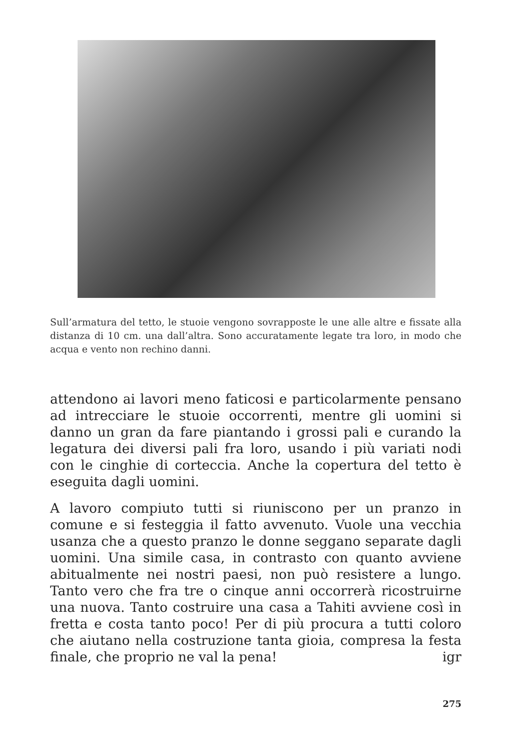Sull’armatura del tetto, le stuoie vengono sovrapposte le une alle altre e fissate alla distanza di 10 cm. una dall’altra. Sono accuratamente legate tra loro, in modo che acqua e vento non rechino danni.
attendono ai lavori meno faticosi e particolarmente pensano ad intrecciare le stuoie occorrenti, mentre gli uomini si danno un gran da fare piantando i grossi pali e curando la legatura dei diversi pali fra loro, usando i più variati nodi con le cinghie di corteccia. Anche la copertura del tetto è eseguita dagli uomini.
A lavoro compiuto tutti si riuniscono per un pranzo in comune e si festeggia il fatto avvenuto. Vuole una vecchia usanza che a questo pranzo le donne seggano separate dagli uomini. Una simile casa, in contrasto con quanto avviene abitualmente nei nostri paesi, non può resistere a lungo. Tanto vero che fra tre o cinque anni occorrerà ricostruirne una nuova. Tanto costruire una casa a Tahiti avviene così in fretta e costa tanto poco! Per di più procura a tutti coloro che aiutano nella costruzione tanta gioia, compresa la festa finale, che proprio ne val la pena! igr
275